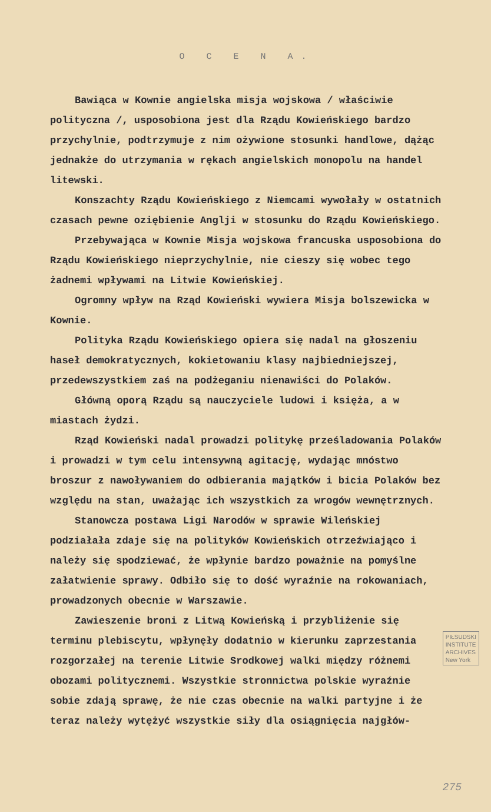O C E N A.
Bawiąca w Kownie angielska misja wojskowa / właściwie polityczna /, usposobiona jest dla Rządu Kowieńskiego bardzo przychylnie, podtrzymuje z nim ożywione stosunki handlowe, dążąc jednakże do utrzymania w rękach angielskich monopolu na handel litewski.
Konszachty Rządu Kowieńskiego z Niemcami wywołały w ostatnich czasach pewne oziębienie Anglji w stosunku do Rządu Kowieńskiego.
Przebywająca w Kownie Misja wojskowa francuska usposobiona do Rządu Kowieńskiego nieprzychylnie, nie cieszy się wobec tego żadnemi wpływami na Litwie Kowieńskiej.
Ogromny wpływ na Rząd Kowieński wywiera Misja bolszewicka w Kownie.
Polityka Rządu Kowieńskiego opiera się nadal na głoszeniu haseł demokratycznych, kokietowaniu klasy najbiedniejszej, przedewszystkiem zaś na podżeganiu nienawiści do Polaków.
Główną oporą Rządu są nauczyciele ludowi i księża, a w miastach żydzi.
Rząd Kowieński nadal prowadzi politykę prześladowania Polaków i prowadzi w tym celu intensywną agitację, wydając mnóstwo broszur z nawoływaniem do odbierania majątków i bicia Polaków bez względu na stan, uważając ich wszystkich za wrogów wewnętrznych.
Stanowcza postawa Ligi Narodów w sprawie Wileńskiej podziałała zdaje się na polityków Kowieńskich otrzeźwiająco i należy się spodziewać, że wpłynie bardzo poważnie na pomyślne załatwienie sprawy. Odbiło się to dość wyraźnie na rokowaniach, prowadzonych obecnie w Warszawie.
Zawieszenie broni z Litwą Kowieńską i przybliżenie się terminu plebiscytu, wpłynęły dodatnio w kierunku zaprzestania PIŁSUDSKI
INSTITUTE
ARCHIVES
New York rozgorzałej na terenie Litwie Srodkowej walki między różnemi obozami politycznemi. Wszystkie stronnictwa polskie wyraźnie sobie zdają sprawę, że nie czas obecnie na walki partyjne i że teraz należy wytężyć wszystkie siły dla osiągnięcia najgłów-
275